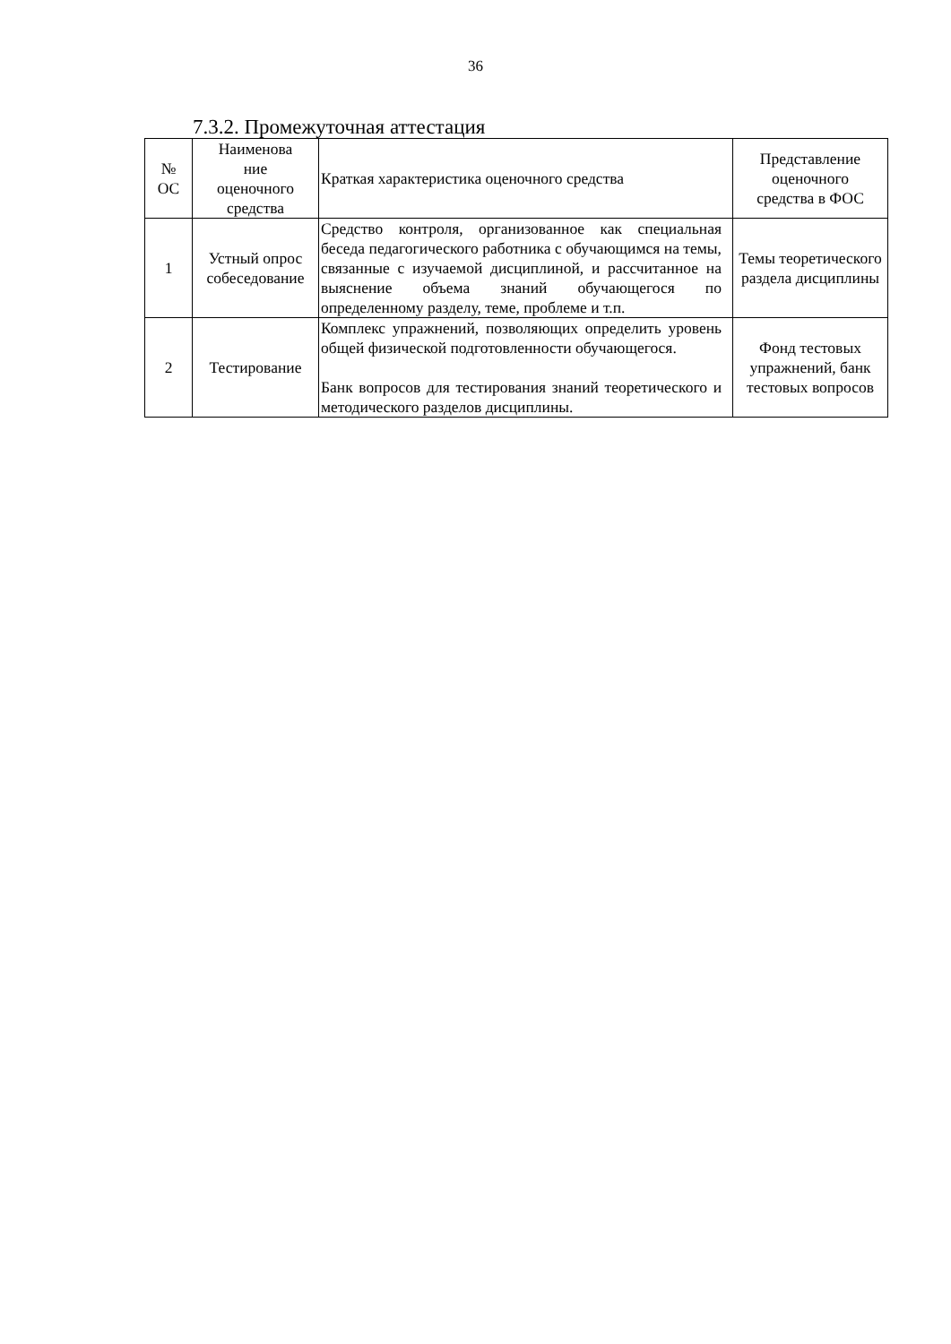36
7.3.2. Промежуточная аттестация
| № ОС | Наименова ние оценочного средства | Краткая характеристика оценочного средства | Представление оценочного средства в ФОС |
| --- | --- | --- | --- |
| 1 | Устный опрос собеседование | Средство контроля, организованное как специальная беседа педагогического работника с обучающимся на темы, связанные с изучаемой дисциплиной, и рассчитанное на выяснение объема знаний обучающегося по определенному разделу, теме, проблеме и т.п. | Темы теоретического раздела дисциплины |
| 2 | Тестирование | Комплекс упражнений, позволяющих определить уровень общей физической подготовленности обучающегося. Банк вопросов для тестирования знаний теоретического и методического разделов дисциплины. | Фонд тестовых упражнений, банк тестовых вопросов |